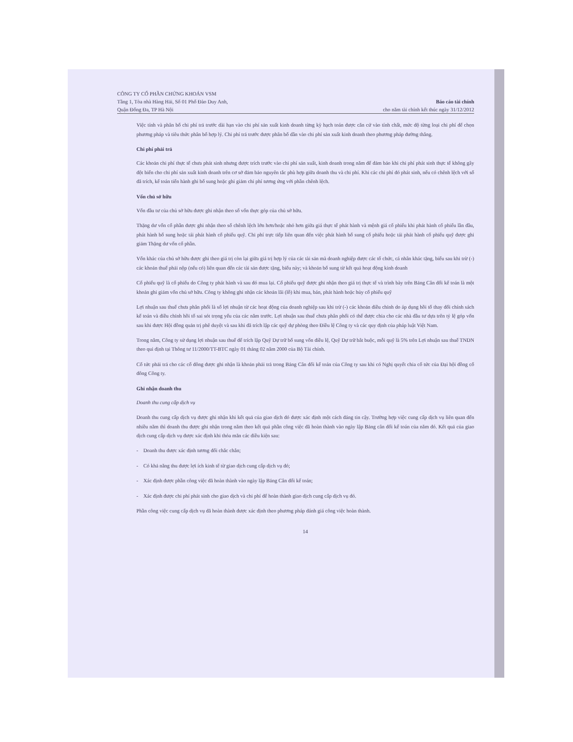CÔNG TY CỔ PHẦN CHỨNG KHOÁN VSM
Tầng 1, Tòa nhà Hàng Hải, Số 01 Phố Đào Duy Anh,
Quận Đống Đa, TP Hà Nội
Báo cáo tài chính
cho năm tài chính kết thúc ngày 31/12/2012
Việc tính và phân bổ chi phí trả trước dài hạn vào chi phí sản xuất kinh doanh từng kỳ hạch toán được căn cứ vào tính chất, mức độ từng loại chi phí để chọn phương pháp và tiêu thức phân bổ hợp lý. Chi phí trả trước được phân bổ dần vào chi phí sản xuất kinh doanh theo phương pháp đường thẳng.
Chi phí phải trả
Các khoản chi phí thực tế chưa phát sinh nhưng được trích trước vào chi phí sản xuất, kinh doanh trong năm để đảm bảo khi chi phí phát sinh thực tế không gây đột biến cho chi phí sản xuất kinh doanh trên cơ sở đảm bảo nguyên tắc phù hợp giữa doanh thu và chi phí. Khi các chi phí đó phát sinh, nếu có chênh lệch với số đã trích, kế toán tiến hành ghi bổ sung hoặc ghi giảm chi phí tương ứng với phần chênh lệch.
Vốn chủ sở hữu
Vốn đầu tư của chủ sở hữu được ghi nhận theo số vốn thực góp của chủ sở hữu.
Thặng dư vốn cổ phần được ghi nhận theo số chênh lệch lớn hơn/hoặc nhỏ hơn giữa giá thực tế phát hành và mệnh giá cổ phiếu khi phát hành cổ phiếu lần đầu, phát hành bổ sung hoặc tái phát hành cổ phiếu quỹ. Chi phí trực tiếp liên quan đến việc phát hành bổ sung cổ phiếu hoặc tái phát hành cổ phiếu quỹ được ghi giảm Thặng dư vốn cổ phần.
Vốn khác của chủ sở hữu được ghi theo giá trị còn lại giữa giá trị hợp lý của các tài sản mà doanh nghiệp được các tổ chức, cá nhân khác tặng, biếu sau khi trừ (-) các khoản thuế phải nộp (nếu có) liên quan đến các tài sản được tặng, biếu này; và khoản bổ sung từ kết quả hoạt động kinh doanh
Cổ phiếu quỹ là cổ phiếu do Công ty phát hành và sau đó mua lại. Cổ phiếu quỹ được ghi nhận theo giá trị thực tế và trình bày trên Bảng Cân đối kế toán là một khoản ghi giảm vốn chủ sở hữu. Công ty không ghi nhận các khoản lãi (lỗ) khi mua, bán, phát hành hoặc hủy cổ phiếu quỹ
Lợi nhuận sau thuế chưa phân phối là số lợi nhuận từ các hoạt động của doanh nghiệp sau khi trừ (-) các khoản điều chỉnh do áp dụng hồi tố thay đổi chính sách kế toán và điều chỉnh hồi tố sai sót trọng yếu của các năm trước. Lợi nhuận sau thuế chưa phân phối có thể được chia cho các nhà đầu tư dựa trên tỷ lệ góp vốn sau khi được Hội đồng quản trị phê duyệt và sau khi đã trích lập các quỹ dự phòng theo Điều lệ Công ty và các quy định của pháp luật Việt Nam.
Trong năm, Công ty sử dụng lợi nhuận sau thuế để trích lập Quỹ Dự trữ bổ sung vốn điều lệ, Quỹ Dự trữ bắt buộc, mỗi quỹ là 5% trên Lợi nhuận sau thuế TNDN theo qui định tại Thông tư 11/2000/TT-BTC ngày 01 tháng 02 năm 2000 của Bộ Tài chính.
Cổ tức phải trả cho các cổ đông được ghi nhận là khoản phải trả trong Bảng Cân đối kế toán của Công ty sau khi có Nghị quyết chia cổ tức của Đại hội đồng cổ đông Công ty.
Ghi nhận doanh thu
Doanh thu cung cấp dịch vụ
Doanh thu cung cấp dịch vụ được ghi nhận khi kết quả của giao dịch đó được xác định một cách đáng tin cậy. Trường hợp việc cung cấp dịch vụ liên quan đến nhiều năm thì doanh thu được ghi nhận trong năm theo kết quả phần công việc đã hoàn thành vào ngày lập Bảng cân đối kế toán của năm đó. Kết quả của giao dịch cung cấp dịch vụ được xác định khi thỏa mãn các điều kiện sau:
- Doanh thu được xác định tương đối chắc chắn;
- Có khả năng thu được lợi ích kinh tế từ giao dịch cung cấp dịch vụ đó;
- Xác định được phần công việc đã hoàn thành vào ngày lập Bảng Cân đối kế toán;
- Xác định được chi phí phát sinh cho giao dịch và chi phí để hoàn thành giao dịch cung cấp dịch vụ đó.
Phần công việc cung cấp dịch vụ đã hoàn thành được xác định theo phương pháp đánh giá công việc hoàn thành.
14